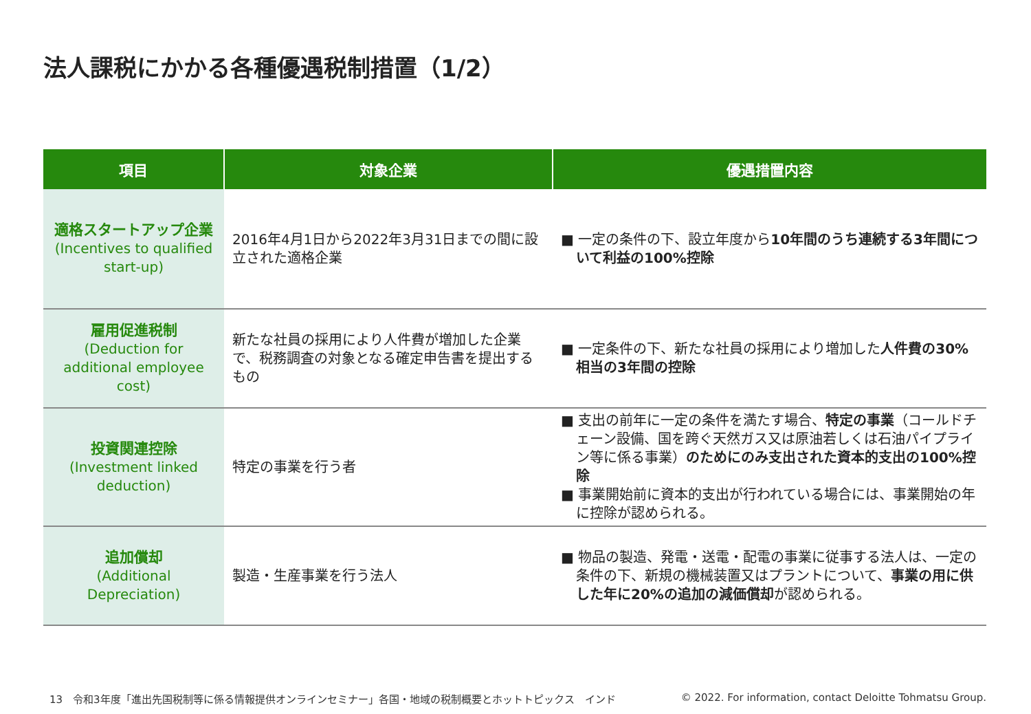法人課税にかかる各種優遇税制措置（1/2）
| 項目 | 対象企業 | 優遇措置内容 |
| --- | --- | --- |
| 適格スタートアップ企業 (Incentives to qualified start-up) | 2016年4月1日から2022年3月31日までの間に設立された適格企業 | ■ 一定の条件の下、設立年度から 10年間のうち連続する3年間について利益の100%控除 |
| 雇用促進税制 (Deduction for additional employee cost) | 新たな社員の採用により人件費が増加した企業で、税務調査の対象となる確定申告書を提出するもの | ■ 一定条件の下、新たな社員の採用により増加した 人件費の30%相当の3年間の控除 |
| 投資関連控除 (Investment linked deduction) | 特定の事業を行う者 | ■ 支出の前年に一定の条件を満たす場合、 特定の事業 （コールドチェーン設備、国を跨ぐ天然ガス又は原油若しくは石油パイプライン等に係る事業） のためにのみ支出された資本的支出の100%控除 ■ 事業開始前に資本的支出が行われている場合には、事業開始の年に控除が認められる。 |
| 追加償却 (Additional Depreciation) | 製造・生産事業を行う法人 | ■ 物品の製造、発電・送電・配電の事業に従事する法人は、一定の条件の下、新規の機械装置又はプラントについて、 事業の用に供した年に20%の追加の減価償却 が認められる。 |
13　令和3年度「進出先国税制等に係る情報提供オンラインセミナー」各国・地域の税制概要とホットトピックス　インド © 2022. For information, contact Deloitte Tohmatsu Group.